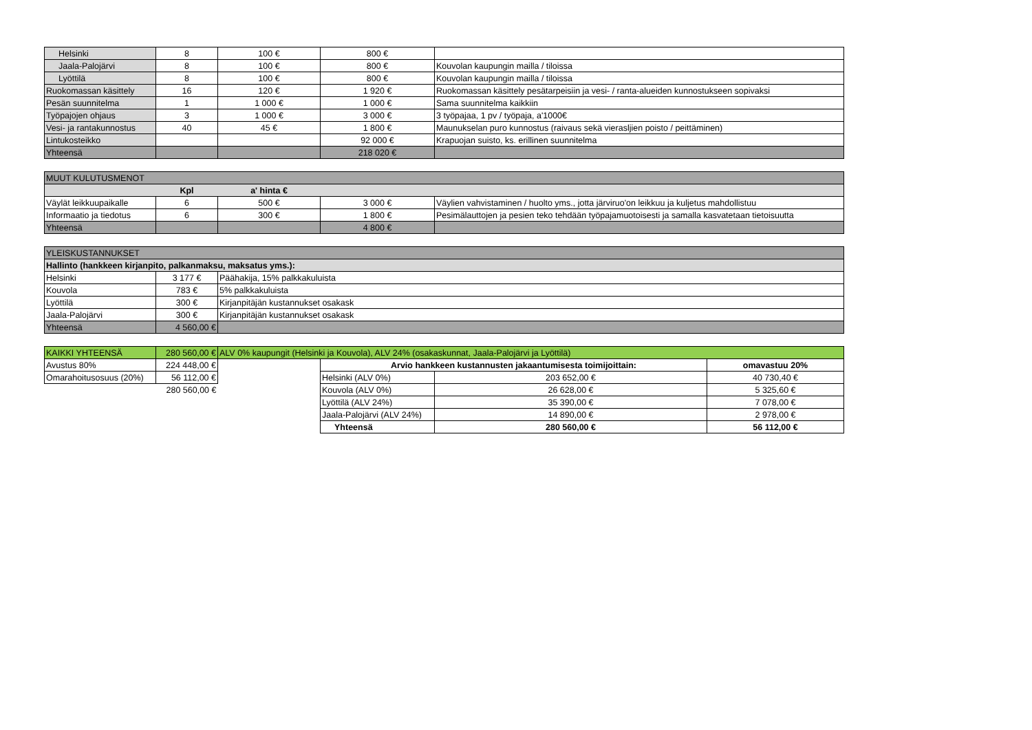| Helsinki | 8 | 100 € | 800 € | |
| Jaala-Palojärvi | 8 | 100 € | 800 € | Kouvolan kaupungin mailla / tiloissa |
| Lyöttilä | 8 | 100 € | 800 € | Kouvolan kaupungin mailla / tiloissa |
| Ruokomassan käsittely | 16 | 120 € | 1 920 € | Ruokomassan käsittely pesätarpeisiin ja vesi- / ranta-alueiden kunnostukseen sopivaksi |
| Pesän suunnitelma | 1 | 1 000 € | 1 000 € | Sama suunnitelma kaikkiin |
| Työpajojen ohjaus | 3 | 1 000 € | 3 000 € | 3 työpajaa, 1 pv / työpaja, a'1000€ |
| Vesi- ja rantakunnostus | 40 | 45 € | 1 800 € | Maunukselan puro kunnostus (raivaus sekä vierasljien poisto / peittäminen) |
| Lintukosteikko | | | 92 000 € | Krapuojan suisto, ks. erillinen suunnitelma |
| Yhteensä | | | 218 020 € | |
| MUUT KULUTUSMENOT | | | | |
| | Kpl | a' hinta € | | |
| Väylät leikkuupaikalle | 6 | 500 € | 3 000 € | Väylien vahvistaminen / huolto yms., jotta järviruo'on leikkuu ja kuljetus mahdollistuu |
| Informaatio ja tiedotus | 6 | 300 € | 1 800 € | Pesimälauttojen ja pesien teko tehdään työpajamuotoisesti ja samalla kasvatetaan tietoisuutta |
| Yhteensä | | | 4 800 € | |
| YLEISKUSTANNUKSET | | |
| Hallinto (hankkeen kirjanpito, palkanmaksu, maksatus yms.): | | |
| Helsinki | 3 177 € | Päähakija, 15% palkkakuluista |
| Kouvola | 783 € | 5% palkkakuluista |
| Lyöttilä | 300 € | Kirjanpitäjän kustannukset osakask |
| Jaala-Palojärvi | 300 € | Kirjanpitäjän kustannukset osakask |
| Yhteensä | 4 560,00 € | |
| KAIKKI YHTEENSÄ | 280 560,00 € | ALV 0% kaupungit (Helsinki ja Kouvola), ALV 24% (osakaskunnat, Jaala-Palojärvi ja Lyöttilä) | | | |
| Avustus 80% | 224 448,00 € | | Arvio hankkeen kustannusten jakaantumisesta toimijoittain: | | omavastuu 20% |
| Omarahoitusosuus (20%) | 56 112,00 € | | Helsinki (ALV 0%) | 203 652,00 € | 40 730,40 € |
| | 280 560,00 € | | Kouvola (ALV 0%) | 26 628,00 € | 5 325,60 € |
| | | | Lyöttilä (ALV 24%) | 35 390,00 € | 7 078,00 € |
| | | | Jaala-Palojärvi (ALV 24%) | 14 890,00 € | 2 978,00 € |
| | | | Yhteensä | 280 560,00 € | 56 112,00 € |